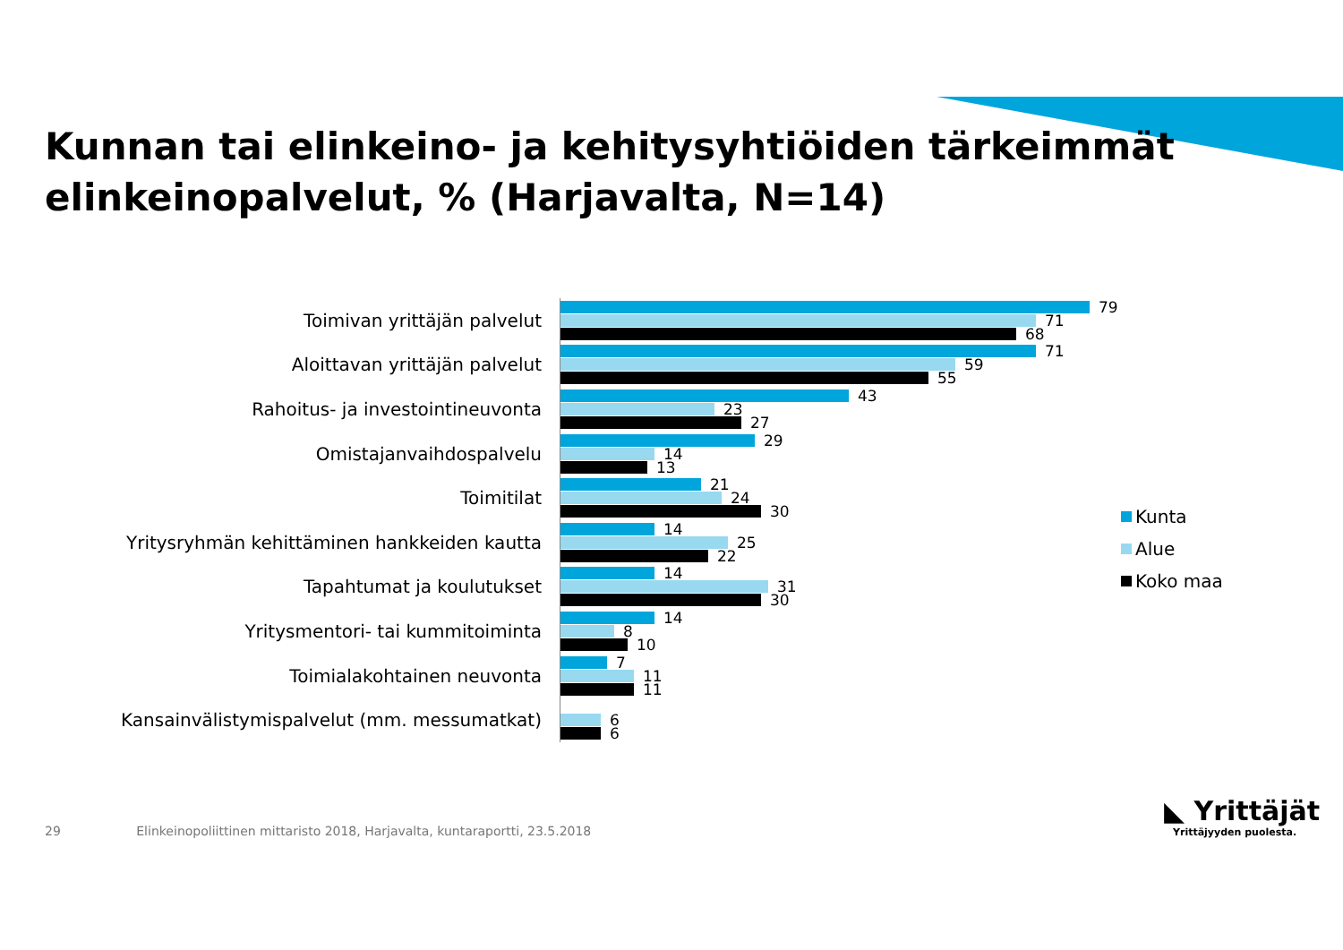Kunnan tai elinkeino- ja kehitysyhtiöiden tärkeimmät
elinkeinopalvelut, % (Harjavalta, N=14)
Toimivan yrittäjän palvelut
79
71
68
Aloittavan yrittäjän palvelut
71
59
55
Rahoitus- ja investointineuvonta
43
23
27
Omistajanvaihdospalvelu
29
14
13
Toimitilat
21
24
30
Yritysryhmän kehittäminen hankkeiden kautta
14
25
22
Tapahtumat ja koulutukset
14
31
30
Yritysmentori- tai kummitoiminta
14
8
10
Toimialakohtainen neuvonta
7
11
11
Kansainvälistymispalvelut (mm. messumatkat)
6
6
Kunta
Alue
Koko maa
29 Elinkeinopoliittinen mittaristo 2018, Harjavalta, kuntaraportti, 23.5.2018
◣ Yrittäjät
Yrittäjyyden puolesta.